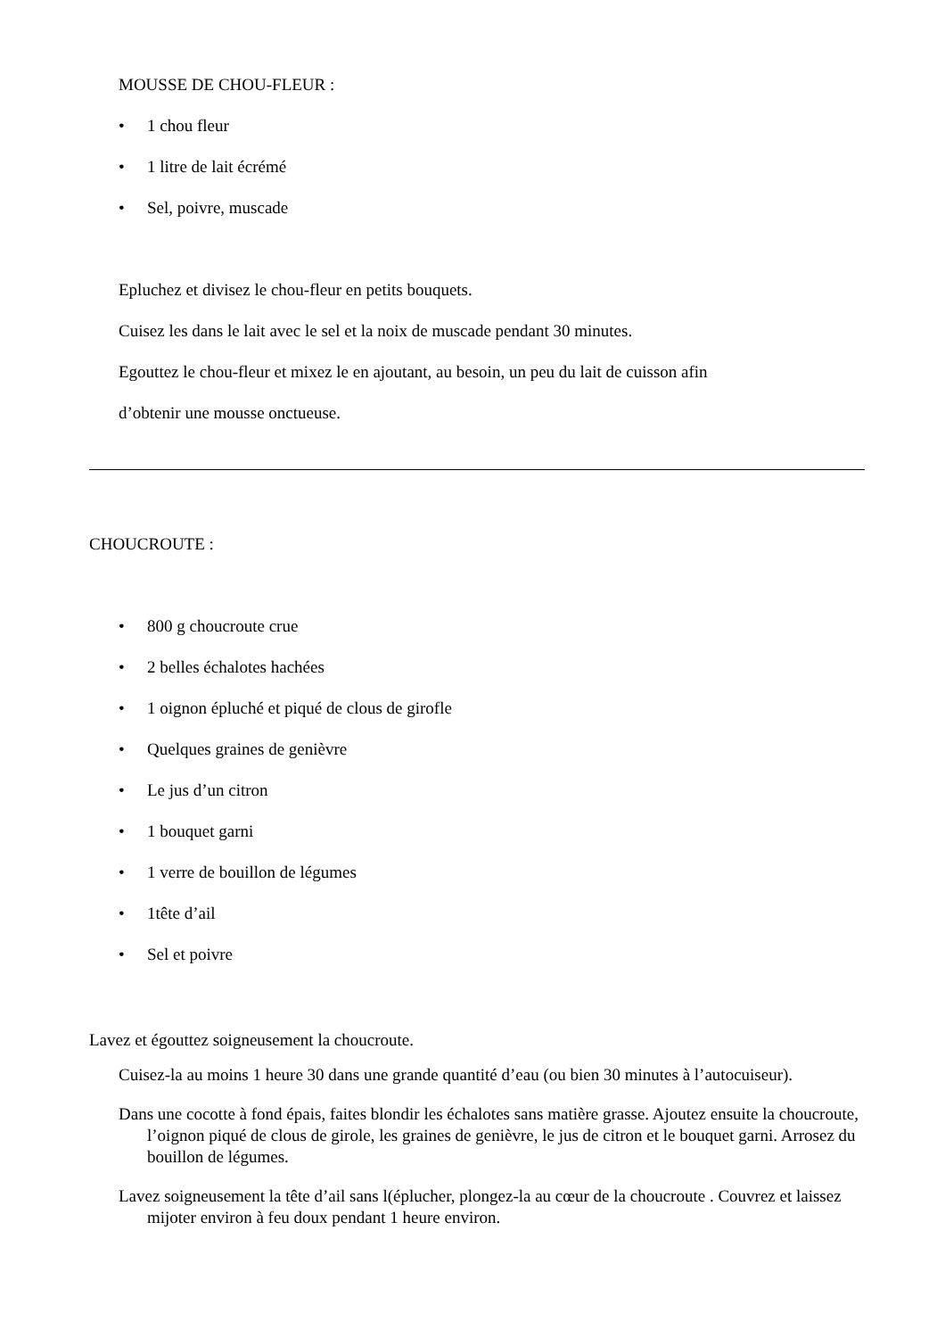MOUSSE DE CHOU-FLEUR :
• 1 chou fleur
• 1 litre de lait écrémé
• Sel, poivre, muscade
Epluchez et divisez le chou-fleur en petits bouquets.
Cuisez les dans le lait avec le sel et la noix de muscade pendant 30 minutes.
Egouttez le chou-fleur et mixez le en ajoutant, au besoin, un peu du lait de cuisson afin
d’obtenir une mousse onctueuse.
CHOUCROUTE :
• 800 g choucroute crue
• 2 belles échalotes hachées
• 1 oignon épluché et piqué de clous de girofle
• Quelques graines de genièvre
• Le jus d’un citron
• 1 bouquet garni
• 1 verre de bouillon de légumes
• 1tête d’ail
• Sel et poivre
Lavez et égouttez soigneusement la choucroute.
Cuisez-la au moins 1 heure 30 dans une grande quantité d’eau (ou bien 30 minutes à l’autocuiseur).
Dans une cocotte à fond épais, faites blondir les échalotes sans matière grasse. Ajoutez ensuite la choucroute, l’oignon piqué de clous de girole, les graines de genièvre, le jus de citron et le bouquet garni. Arrosez du bouillon de légumes.
Lavez soigneusement la tête d’ail sans l(éplucher, plongez-la au cœur de la choucroute . Couvrez et laissez mijoter environ à feu doux pendant 1 heure environ.